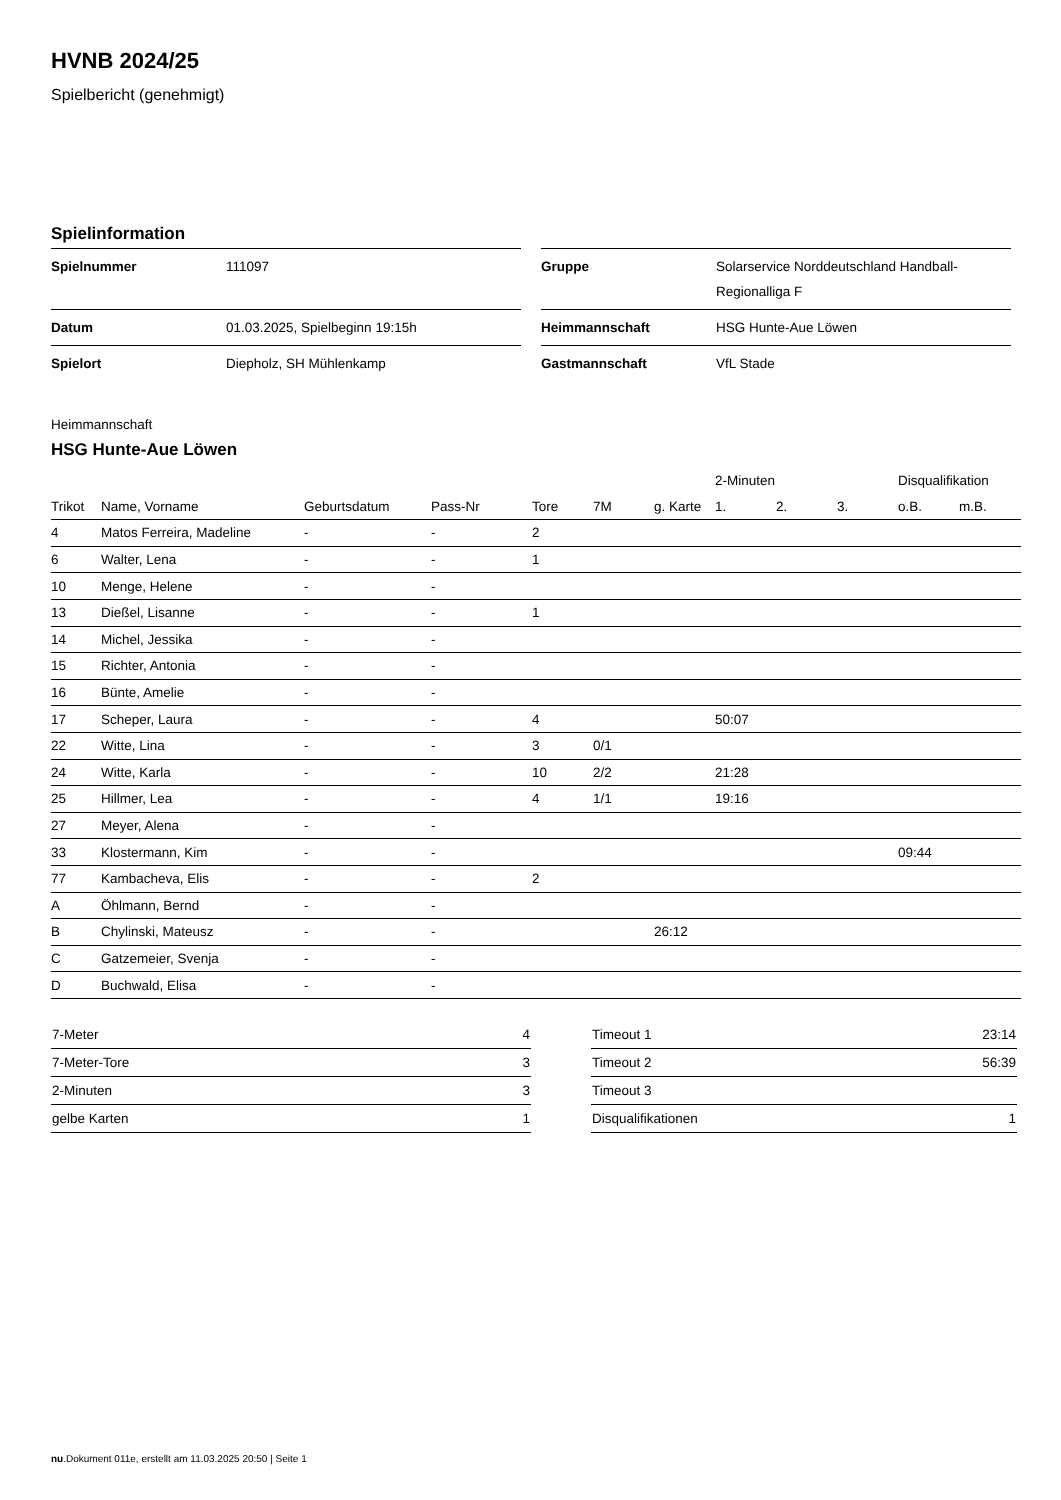HVNB 2024/25
Spielbericht (genehmigt)
Spielinformation
| Spielnummer | 111097 |
| Datum | 01.03.2025, Spielbeginn 19:15h |
| Spielort | Diepholz, SH Mühlenkamp |
| Gruppe | Solarservice Norddeutschland Handball-Regionalliga F |
| Heimmannschaft | HSG Hunte-Aue Löwen |
| Gastmannschaft | VfL Stade |
Heimmannschaft
HSG Hunte-Aue Löwen
| | | | | | | | 2-Minuten | | | Disqualifikation | |
| --- | --- | --- | --- | --- | --- | --- | --- | --- | --- | --- | --- |
| Trikot | Name, Vorname | Geburtsdatum | Pass-Nr | Tore | 7M | g. Karte | 1. | 2. | 3. | o.B. | m.B. |
| 4 | Matos Ferreira, Madeline | - | - | 2 | | | | | | | |
| 6 | Walter, Lena | - | - | 1 | | | | | | | |
| 10 | Menge, Helene | - | - | | | | | | | | |
| 13 | Dießel, Lisanne | - | - | 1 | | | | | | | |
| 14 | Michel, Jessika | - | - | | | | | | | | |
| 15 | Richter, Antonia | - | - | | | | | | | | |
| 16 | Bünte, Amelie | - | - | | | | | | | | |
| 17 | Scheper, Laura | - | - | 4 | | | 50:07 | | | | |
| 22 | Witte, Lina | - | - | 3 | 0/1 | | | | | | |
| 24 | Witte, Karla | - | - | 10 | 2/2 | | 21:28 | | | | |
| 25 | Hillmer, Lea | - | - | 4 | 1/1 | | 19:16 | | | | |
| 27 | Meyer, Alena | - | - | | | | | | | | |
| 33 | Klostermann, Kim | - | - | | | | | | | 09:44 | |
| 77 | Kambacheva, Elis | - | - | 2 | | | | | | | |
| A | Öhlmann, Bernd | - | - | | | | | | | | |
| B | Chylinski, Mateusz | - | - | | | 26:12 | | | | | |
| C | Gatzemeier, Svenja | - | - | | | | | | | | |
| D | Buchwald, Elisa | - | - | | | | | | | | |
| 7-Meter | 4 |
| 7-Meter-Tore | 3 |
| 2-Minuten | 3 |
| gelbe Karten | 1 |
| Timeout 1 | 23:14 |
| Timeout 2 | 56:39 |
| Timeout 3 | |
| Disqualifikationen | 1 |
nu.Dokument 011e, erstellt am 11.03.2025 20:50 | Seite 1